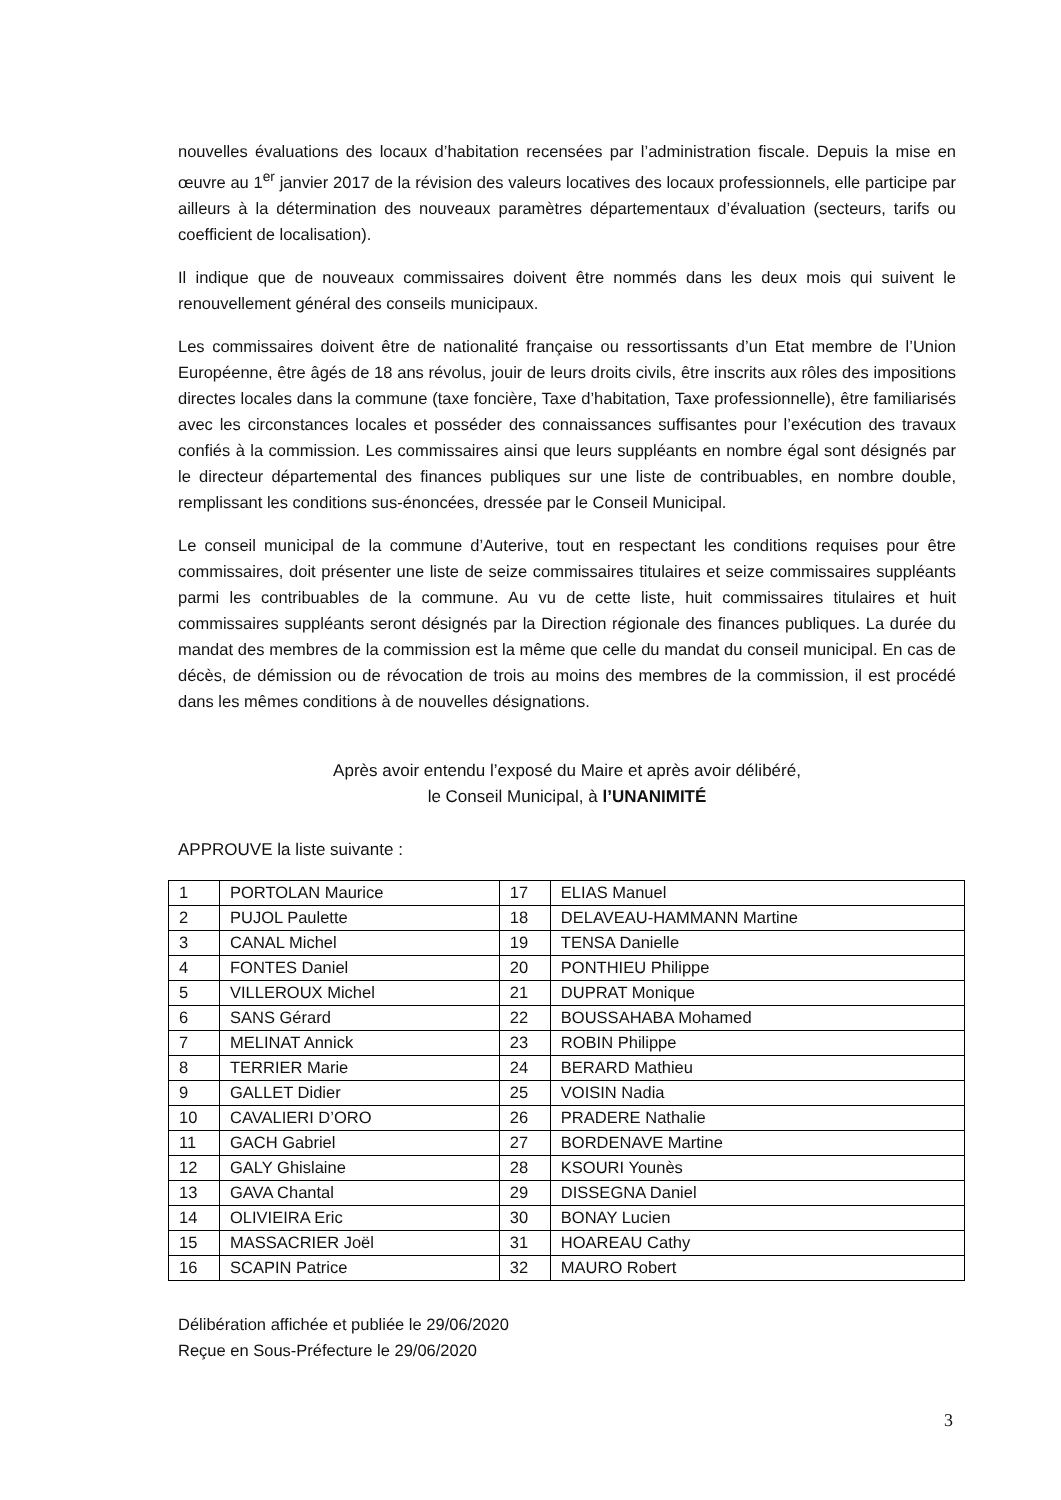nouvelles évaluations des locaux d’habitation recensées par l’administration fiscale. Depuis la mise en œuvre au 1<sup>er</sup> janvier 2017 de la révision des valeurs locatives des locaux professionnels, elle participe par ailleurs à la détermination des nouveaux paramètres départementaux d’évaluation (secteurs, tarifs ou coefficient de localisation).
Il indique que de nouveaux commissaires doivent être nommés dans les deux mois qui suivent le renouvellement général des conseils municipaux.
Les commissaires doivent être de nationalité française ou ressortissants d’un Etat membre de l’Union Européenne, être âgés de 18 ans révolus, jouir de leurs droits civils, être inscrits aux rôles des impositions directes locales dans la commune (taxe foncière, Taxe d’habitation, Taxe professionnelle), être familiarisés avec les circonstances locales et posséder des connaissances suffisantes pour l’exécution des travaux confiés à la commission. Les commissaires ainsi que leurs suppléants en nombre égal sont désignés par le directeur départemental des finances publiques sur une liste de contribuables, en nombre double, remplissant les conditions sus-énoncées, dressée par le Conseil Municipal.
Le conseil municipal de la commune d’Auterive, tout en respectant les conditions requises pour être commissaires, doit présenter une liste de seize commissaires titulaires et seize commissaires suppléants parmi les contribuables de la commune. Au vu de cette liste, huit commissaires titulaires et huit commissaires suppléants seront désignés par la Direction régionale des finances publiques. La durée du mandat des membres de la commission est la même que celle du mandat du conseil municipal. En cas de décès, de démission ou de révocation de trois au moins des membres de la commission, il est procédé dans les mêmes conditions à de nouvelles désignations.
Après avoir entendu l’exposé du Maire et après avoir délibéré,
le Conseil Municipal, à l’UNANIMITÉ
APPROUVE la liste suivante :
| 1 | PORTOLAN Maurice | 17 | ELIAS Manuel |
| 2 | PUJOL Paulette | 18 | DELAVEAU-HAMMANN Martine |
| 3 | CANAL Michel | 19 | TENSA Danielle |
| 4 | FONTES Daniel | 20 | PONTHIEU Philippe |
| 5 | VILLEROUX Michel | 21 | DUPRAT Monique |
| 6 | SANS Gérard | 22 | BOUSSAHABA Mohamed |
| 7 | MELINAT Annick | 23 | ROBIN Philippe |
| 8 | TERRIER Marie | 24 | BERARD Mathieu |
| 9 | GALLET Didier | 25 | VOISIN Nadia |
| 10 | CAVALIERI D’ORO | 26 | PRADERE Nathalie |
| 11 | GACH Gabriel | 27 | BORDENAVE Martine |
| 12 | GALY Ghislaine | 28 | KSOURI Younès |
| 13 | GAVA Chantal | 29 | DISSEGNA Daniel |
| 14 | OLIVIEIRA Eric | 30 | BONAY Lucien |
| 15 | MASSACRIER Joël | 31 | HOAREAU Cathy |
| 16 | SCAPIN Patrice | 32 | MAURO Robert |
Délibération affichée et publiée le 29/06/2020
Reçue en Sous-Préfecture le 29/06/2020
3